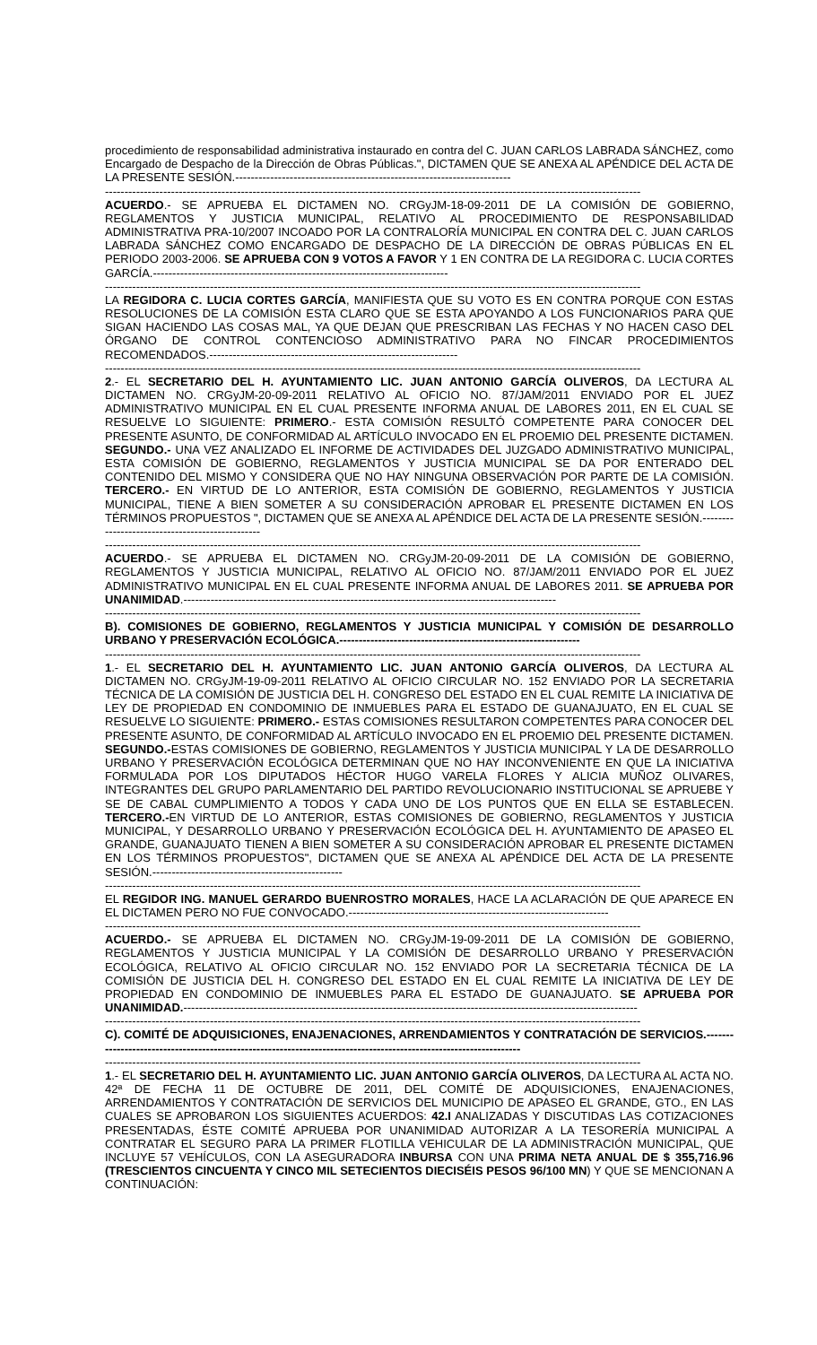procedimiento de responsabilidad administrativa instaurado en contra del C. JUAN CARLOS LABRADA SÁNCHEZ, como Encargado de Despacho de la Dirección de Obras Públicas.", DICTAMEN QUE SE ANEXA AL APÉNDICE DEL ACTA DE LA PRESENTE SESIÓN.-----------------------------------------------------------------------
------------------------------------------------------------------------------------------------------------------------------------------
ACUERDO.- SE APRUEBA EL DICTAMEN NO. CRGyJM-18-09-2011 DE LA COMISIÓN DE GOBIERNO, REGLAMENTOS Y JUSTICIA MUNICIPAL, RELATIVO AL PROCEDIMIENTO DE RESPONSABILIDAD ADMINISTRATIVA PRA-10/2007 INCOADO POR LA CONTRALORÍA MUNICIPAL EN CONTRA DEL C. JUAN CARLOS LABRADA SÁNCHEZ COMO ENCARGADO DE DESPACHO DE LA DIRECCIÓN DE OBRAS PÚBLICAS EN EL PERIODO 2003-2006. SE APRUEBA CON 9 VOTOS A FAVOR Y 1 EN CONTRA DE LA REGIDORA C. LUCIA CORTES GARCÍA.----------------------------------------------------------------------------
------------------------------------------------------------------------------------------------------------------------------------------
LA REGIDORA C. LUCIA CORTES GARCÍA, MANIFIESTA QUE SU VOTO ES EN CONTRA PORQUE CON ESTAS RESOLUCIONES DE LA COMISIÓN ESTA CLARO QUE SE ESTA APOYANDO A LOS FUNCIONARIOS PARA QUE SIGAN HACIENDO LAS COSAS MAL, YA QUE DEJAN QUE PRESCRIBAN LAS FECHAS Y NO HACEN CASO DEL ÓRGANO DE CONTROL CONTENCIOSO ADMINISTRATIVO PARA NO FINCAR PROCEDIMIENTOS RECOMENDADOS.----------------------------------------------------------------
------------------------------------------------------------------------------------------------------------------------------------------
2.- EL SECRETARIO DEL H. AYUNTAMIENTO LIC. JUAN ANTONIO GARCÍA OLIVEROS, DA LECTURA AL DICTAMEN NO. CRGyJM-20-09-2011 RELATIVO AL OFICIO NO. 87/JAM/2011 ENVIADO POR EL JUEZ ADMINISTRATIVO MUNICIPAL EN EL CUAL PRESENTE INFORMA ANUAL DE LABORES 2011, EN EL CUAL SE RESUELVE LO SIGUIENTE: PRIMERO.- ESTA COMISIÓN RESULTÓ COMPETENTE PARA CONOCER DEL PRESENTE ASUNTO, DE CONFORMIDAD AL ARTÍCULO INVOCADO EN EL PROEMIO DEL PRESENTE DICTAMEN. SEGUNDO.- UNA VEZ ANALIZADO EL INFORME DE ACTIVIDADES DEL JUZGADO ADMINISTRATIVO MUNICIPAL, ESTA COMISIÓN DE GOBIERNO, REGLAMENTOS Y JUSTICIA MUNICIPAL SE DA POR ENTERADO DEL CONTENIDO DEL MISMO Y CONSIDERA QUE NO HAY NINGUNA OBSERVACIÓN POR PARTE DE LA COMISIÓN. TERCERO.- EN VIRTUD DE LO ANTERIOR, ESTA COMISIÓN DE GOBIERNO, REGLAMENTOS Y JUSTICIA MUNICIPAL, TIENE A BIEN SOMETER A SU CONSIDERACIÓN APROBAR EL PRESENTE DICTAMEN EN LOS TÉRMINOS PROPUESTOS ", DICTAMEN QUE SE ANEXA AL APÉNDICE DEL ACTA DE LA PRESENTE SESIÓN.------------------------------------------------
------------------------------------------------------------------------------------------------------------------------------------------
ACUERDO.- SE APRUEBA EL DICTAMEN NO. CRGyJM-20-09-2011 DE LA COMISIÓN DE GOBIERNO, REGLAMENTOS Y JUSTICIA MUNICIPAL, RELATIVO AL OFICIO NO. 87/JAM/2011 ENVIADO POR EL JUEZ ADMINISTRATIVO MUNICIPAL EN EL CUAL PRESENTE INFORMA ANUAL DE LABORES 2011. SE APRUEBA POR UNANIMIDAD.------------------------------------------------------------------------------------------------
------------------------------------------------------------------------------------------------------------------------------------------
B). COMISIONES DE GOBIERNO, REGLAMENTOS Y JUSTICIA MUNICIPAL Y COMISIÓN DE DESARROLLO URBANO Y PRESERVACIÓN ECOLÓGICA.--------------------------------------------------------------
------------------------------------------------------------------------------------------------------------------------------------------
1.- EL SECRETARIO DEL H. AYUNTAMIENTO LIC. JUAN ANTONIO GARCÍA OLIVEROS, DA LECTURA AL DICTAMEN NO. CRGyJM-19-09-2011 RELATIVO AL OFICIO CIRCULAR NO. 152 ENVIADO POR LA SECRETARIA TÉCNICA DE LA COMISIÓN DE JUSTICIA DEL H. CONGRESO DEL ESTADO EN EL CUAL REMITE LA INICIATIVA DE LEY DE PROPIEDAD EN CONDOMINIO DE INMUEBLES PARA EL ESTADO DE GUANAJUATO, EN EL CUAL SE RESUELVE LO SIGUIENTE: PRIMERO.- ESTAS COMISIONES RESULTARON COMPETENTES PARA CONOCER DEL PRESENTE ASUNTO, DE CONFORMIDAD AL ARTÍCULO INVOCADO EN EL PROEMIO DEL PRESENTE DICTAMEN. SEGUNDO.-ESTAS COMISIONES DE GOBIERNO, REGLAMENTOS Y JUSTICIA MUNICIPAL Y LA DE DESARROLLO URBANO Y PRESERVACIÓN ECOLÓGICA DETERMINAN QUE NO HAY INCONVENIENTE EN QUE LA INICIATIVA FORMULADA POR LOS DIPUTADOS HÉCTOR HUGO VARELA FLORES Y ALICIA MUÑOZ OLIVARES, INTEGRANTES DEL GRUPO PARLAMENTARIO DEL PARTIDO REVOLUCIONARIO INSTITUCIONAL SE APRUEBE Y SE DE CABAL CUMPLIMIENTO A TODOS Y CADA UNO DE LOS PUNTOS QUE EN ELLA SE ESTABLECEN. TERCERO.-EN VIRTUD DE LO ANTERIOR, ESTAS COMISIONES DE GOBIERNO, REGLAMENTOS Y JUSTICIA MUNICIPAL, Y DESARROLLO URBANO Y PRESERVACIÓN ECOLÓGICA DEL H. AYUNTAMIENTO DE APASEO EL GRANDE, GUANAJUATO TIENEN A BIEN SOMETER A SU CONSIDERACIÓN APROBAR EL PRESENTE DICTAMEN EN LOS TÉRMINOS PROPUESTOS", DICTAMEN QUE SE ANEXA AL APÉNDICE DEL ACTA DE LA PRESENTE SESIÓN.-------------------------------------------------
------------------------------------------------------------------------------------------------------------------------------------------
EL REGIDOR ING. MANUEL GERARDO BUENROSTRO MORALES, HACE LA ACLARACIÓN DE QUE APARECE EN EL DICTAMEN PERO NO FUE CONVOCADO.-------------------------------------------------------------------
------------------------------------------------------------------------------------------------------------------------------------------
ACUERDO.- SE APRUEBA EL DICTAMEN NO. CRGyJM-19-09-2011 DE LA COMISIÓN DE GOBIERNO, REGLAMENTOS Y JUSTICIA MUNICIPAL Y LA COMISIÓN DE DESARROLLO URBANO Y PRESERVACIÓN ECOLÓGICA, RELATIVO AL OFICIO CIRCULAR NO. 152 ENVIADO POR LA SECRETARIA TÉCNICA DE LA COMISIÓN DE JUSTICIA DEL H. CONGRESO DEL ESTADO EN EL CUAL REMITE LA INICIATIVA DE LEY DE PROPIEDAD EN CONDOMINIO DE INMUEBLES PARA EL ESTADO DE GUANAJUATO. SE APRUEBA POR UNANIMIDAD.---------------------------------------------------------------------------------------------------------------------
------------------------------------------------------------------------------------------------------------------------------------------
C). COMITÉ DE ADQUISICIONES, ENAJENACIONES, ARRENDAMIENTOS Y CONTRATACIÓN DE SERVICIOS.------------------------------------------------------------------------------------------------------------------
------------------------------------------------------------------------------------------------------------------------------------------
1.- EL SECRETARIO DEL H. AYUNTAMIENTO LIC. JUAN ANTONIO GARCÍA OLIVEROS, DA LECTURA AL ACTA NO. 42ª DE FECHA 11 DE OCTUBRE DE 2011, DEL COMITÉ DE ADQUISICIONES, ENAJENACIONES, ARRENDAMIENTOS Y CONTRATACIÓN DE SERVICIOS DEL MUNICIPIO DE APASEO EL GRANDE, GTO., EN LAS CUALES SE APROBARON LOS SIGUIENTES ACUERDOS: 42.I ANALIZADAS Y DISCUTIDAS LAS COTIZACIONES PRESENTADAS, ÉSTE COMITÉ APRUEBA POR UNANIMIDAD AUTORIZAR A LA TESORERÍA MUNICIPAL A CONTRATAR EL SEGURO PARA LA PRIMER FLOTILLA VEHICULAR DE LA ADMINISTRACIÓN MUNICIPAL, QUE INCLUYE 57 VEHÍCULOS, CON LA ASEGURADORA INBURSA CON UNA PRIMA NETA ANUAL DE $ 355,716.96 (TRESCIENTOS CINCUENTA Y CINCO MIL SETECIENTOS DIECISÉIS PESOS 96/100 MN) Y QUE SE MENCIONAN A CONTINUACIÓN: